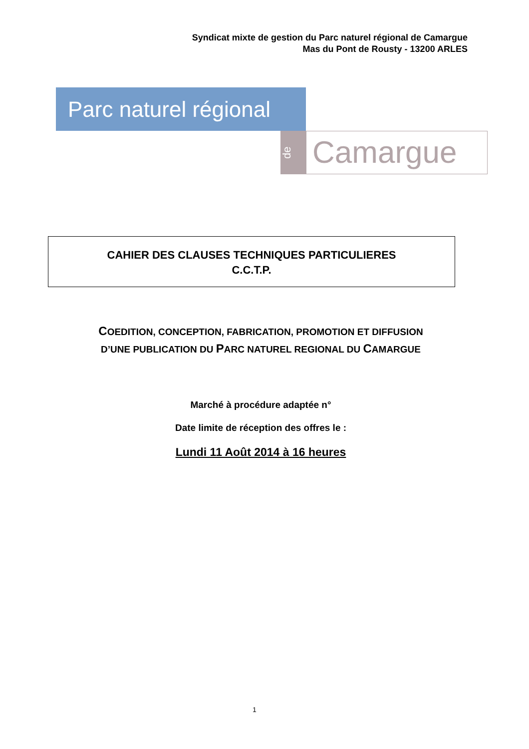Syndicat mixte de gestion du Parc naturel régional de Camargue
Mas du Pont de Rousty - 13200 ARLES
Parc naturel régional
de
Camargue
CAHIER DES CLAUSES TECHNIQUES PARTICULIERES
C.C.T.P.
COEDITION, CONCEPTION, FABRICATION, PROMOTION ET DIFFUSION
D’UNE PUBLICATION DU PARC NATUREL REGIONAL DU CAMARGUE
Marché à procédure adaptée n°
Date limite de réception des offres le :
Lundi 11 Août 2014 à 16 heures
1